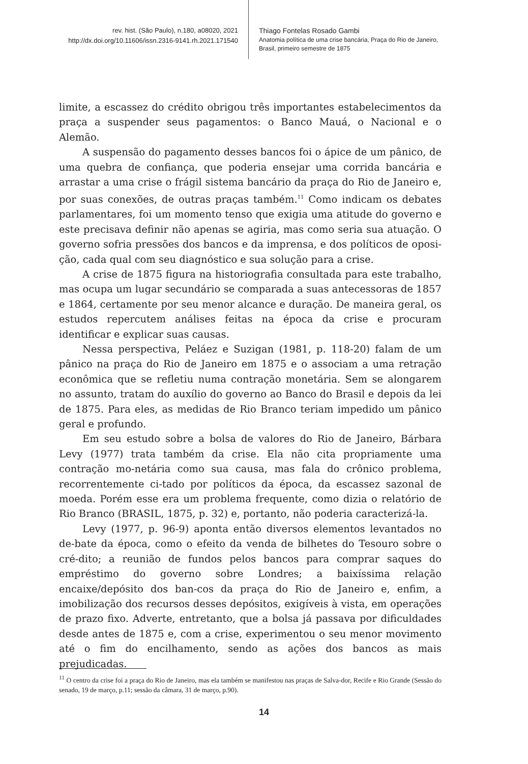rev. hist. (São Paulo), n.180, a08020, 2021
http://dx.doi.org/10.11606/issn.2316-9141.rh.2021.171540
Thiago Fontelas Rosado Gambi
Anatomia política de uma crise bancária, Praça do Rio de Janeiro, Brasil, primeiro semestre de 1875
limite, a escassez do crédito obrigou três importantes estabelecimentos da praça a suspender seus pagamentos: o Banco Mauá, o Nacional e o Alemão.
A suspensão do pagamento desses bancos foi o ápice de um pânico, de uma quebra de confiança, que poderia ensejar uma corrida bancária e arrastar a uma crise o frágil sistema bancário da praça do Rio de Janeiro e, por suas conexões, de outras praças também.<sup>11</sup> Como indicam os debates parlamentares, foi um momento tenso que exigia uma atitude do governo e este precisava definir não apenas se agiria, mas como seria sua atuação. O governo sofria pressões dos bancos e da imprensa, e dos políticos de oposi-ção, cada qual com seu diagnóstico e sua solução para a crise.
A crise de 1875 figura na historiografia consultada para este trabalho, mas ocupa um lugar secundário se comparada a suas antecessoras de 1857 e 1864, certamente por seu menor alcance e duração. De maneira geral, os estudos repercutem análises feitas na época da crise e procuram identificar e explicar suas causas.
Nessa perspectiva, Peláez e Suzigan (1981, p. 118-20) falam de um pânico na praça do Rio de Janeiro em 1875 e o associam a uma retração econômica que se refletiu numa contração monetária. Sem se alongarem no assunto, tratam do auxílio do governo ao Banco do Brasil e depois da lei de 1875. Para eles, as medidas de Rio Branco teriam impedido um pânico geral e profundo.
Em seu estudo sobre a bolsa de valores do Rio de Janeiro, Bárbara Levy (1977) trata também da crise. Ela não cita propriamente uma contração mo-netária como sua causa, mas fala do crônico problema, recorrentemente ci-tado por políticos da época, da escassez sazonal de moeda. Porém esse era um problema frequente, como dizia o relatório de Rio Branco (BRASIL, 1875, p. 32) e, portanto, não poderia caracterizá-la.
Levy (1977, p. 96-9) aponta então diversos elementos levantados no de-bate da época, como o efeito da venda de bilhetes do Tesouro sobre o cré-dito; a reunião de fundos pelos bancos para comprar saques do empréstimo do governo sobre Londres; a baixíssima relação encaixe/depósito dos ban-cos da praça do Rio de Janeiro e, enfim, a imobilização dos recursos desses depósitos, exigíveis à vista, em operações de prazo fixo. Adverte, entretanto, que a bolsa já passava por dificuldades desde antes de 1875 e, com a crise, experimentou o seu menor movimento até o fim do encilhamento, sendo as ações dos bancos as mais prejudicadas.
<sup>11</sup> O centro da crise foi a praça do Rio de Janeiro, mas ela também se manifestou nas praças de Salva-dor, Recife e Rio Grande (Sessão do senado, 19 de março, p.11; sessão da câmara, 31 de março, p.90).
14